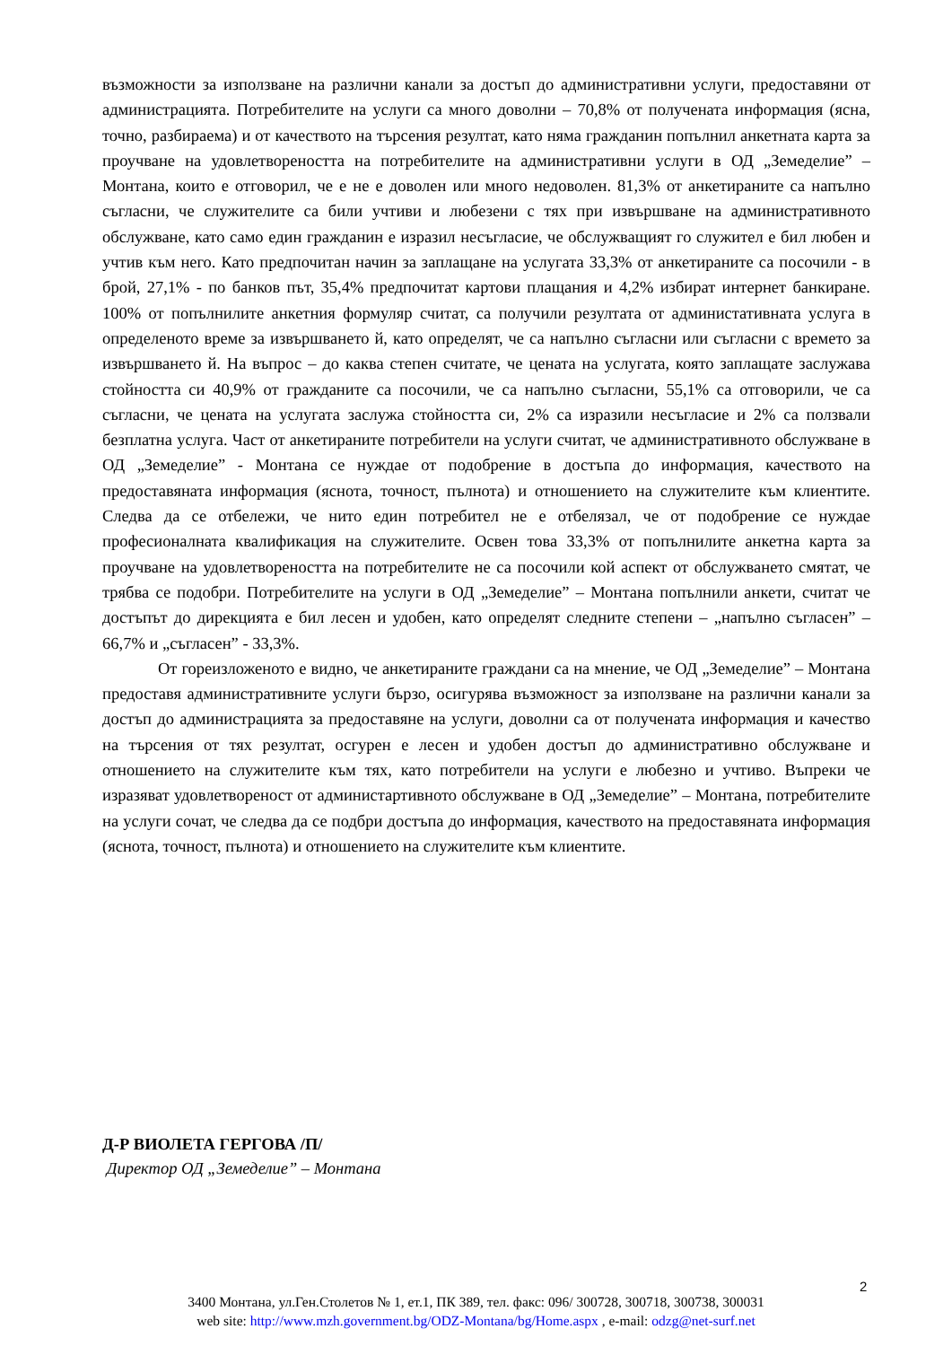възможности за използване на различни канали за достъп до административни услуги, предоставяни от администрацията. Потребителите на услуги са много доволни – 70,8% от получената информация (ясна, точно, разбираема) и от качеството на търсения резултат, като няма гражданин попълнил анкетната карта за проучване на удовлетвореността на потребителите на административни услуги в ОД „Земеделие” – Монтана, които е отговорил, че е не е доволен или много недоволен. 81,3% от анкетираните са напълно съгласни, че служителите са били учтиви и любезени с тях при извършване на административното обслужване, като само един гражданин е изразил несъгласие, че обслужващият го служител е бил любен и учтив към него. Като предпочитан начин за заплащане на услугата 33,3% от анкетираните са посочили - в брой, 27,1% - по банков път, 35,4% предпочитат картови плащания и 4,2% избират интернет банкиране. 100% от попълнилите анкетния формуляр считат, са получили резултата от администативната услуга в определеното време за извършването й, като определят, че са напълно съгласни или съгласни с времето за извършването й. На въпрос – до каква степен считате, че цената на услугата, която заплащате заслужава стойността си 40,9% от гражданите са посочили, че са напълно съгласни, 55,1% са отговорили, че са съгласни, че цената на услугата заслужа стойността си, 2% са изразили несъгласие и 2% са ползвали безплатна услуга. Част от анкетираните потребители на услуги считат, че административното обслужване в ОД „Земеделие” - Монтана се нуждае от подобрение в достъпа до информация, качеството на предоставяната информация (яснота, точност, пълнота) и отношението на служителите към клиентите. Следва да се отбележи, че нито един потребител не е отбелязал, че от подобрение се нуждае професионалната квалификация на служителите. Освен това 33,3% от попълнилите анкетна карта за проучване на удовлетвореността на потребителите не са посочили кой аспект от обслужването смятат, че трябва се подобри. Потребителите на услуги в ОД „Земеделие” – Монтана попълнили анкети, считат че достъпът до дирекцията е бил лесен и удобен, като определят следните степени – „напълно съгласен” – 66,7% и „съгласен” - 33,3%.
От гореизложеното е видно, че анкетираните граждани са на мнение, че ОД „Земеделие” – Монтана предоставя административните услуги бързо, осигурява възможност за използване на различни канали за достъп до администрацията за предоставяне на услуги, доволни са от получената информация и качество на търсения от тях резултат, осгурен е лесен и удобен достъп до административно обслужване и отношението на служителите към тях, като потребители на услуги е любезно и учтиво. Въпреки че изразяват удовлетвореност от администартивното обслужване в ОД „Земеделие” – Монтана, потребителите на услуги сочат, че следва да се подбри достъпа до информация, качеството на предоставяната информация (яснота, точност, пълнота) и отношението на служителите към клиентите.
Д-Р ВИОЛЕТА ГЕРГОВА /П/
Директор ОД „Земеделие” – Монтана
2
3400 Монтана, ул.Ген.Столетов № 1, ет.1, ПК 389, тел. факс: 096/ 300728, 300718, 300738, 300031
web site: http://www.mzh.government.bg/ODZ-Montana/bg/Home.aspx , e-mail: odzg@net-surf.net